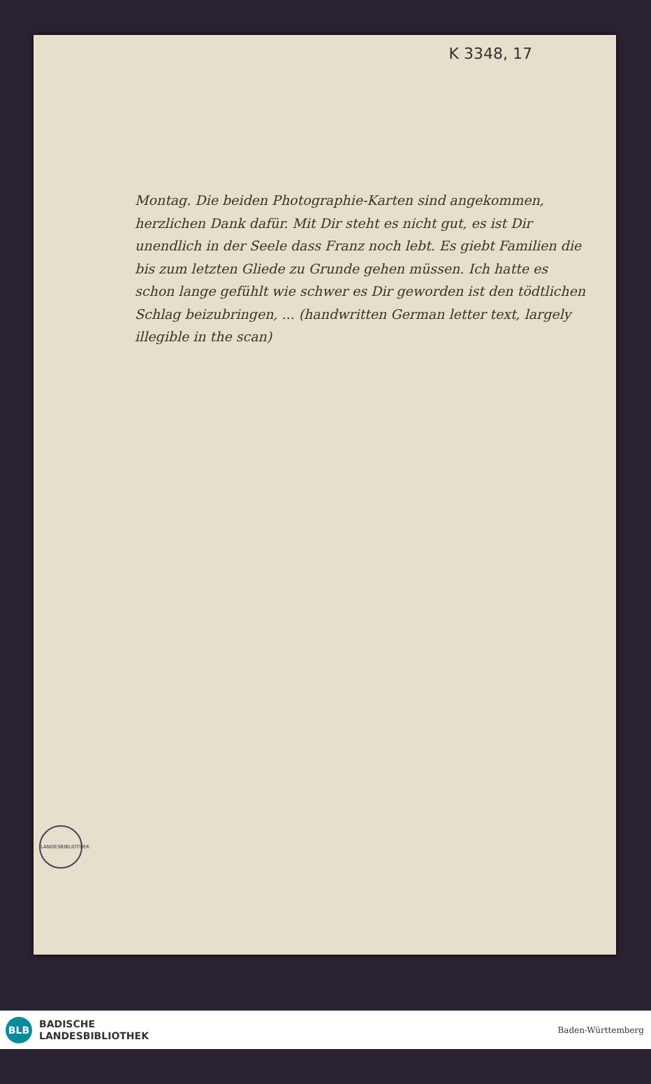K 3348, 17
Montag. Die beiden Photographie-Karten sind angekommen, herzlichen Dank dafür. Mit Dir steht es nicht gut, es ist Dir unendlich in der Seele dass Franz noch lebt. Es giebt Familien die bis zum letzten Gliede zu Grunde gehen müssen. Ich hatte es schon lange gefühlt wie schwer es Dir geworden ist den tödtlichen Schlag beizubringen, ... (handwritten German letter text, largely illegible in the scan)
LANDESBIBLIOTHEK
BLB
BADISCHE
LANDESBIBLIOTHEK
Baden-Württemberg